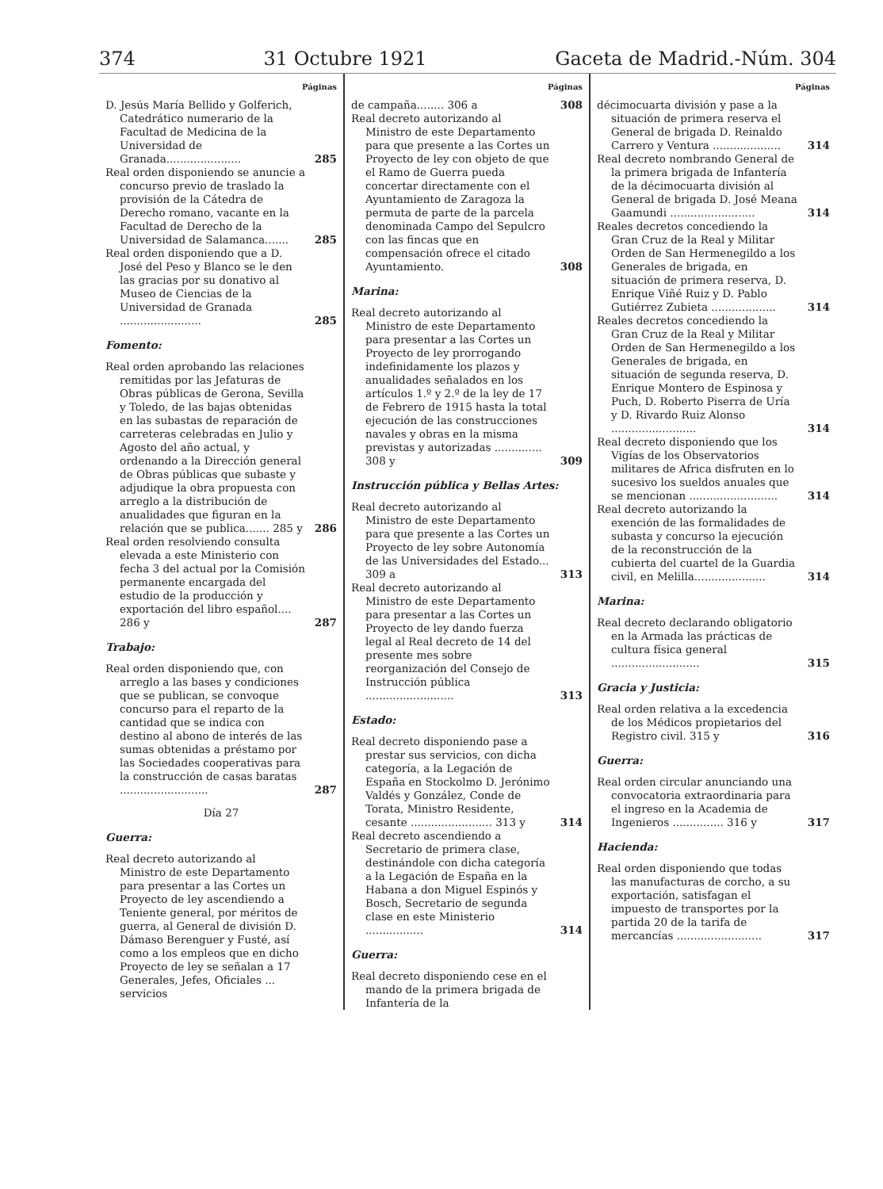374 31 Octubre 1921 Gaceta de Madrid.-Núm. 304
Páginas
D. Jesús María Bellido y Golferich, Catedrático numerario de la Facultad de Medicina de la Universidad de Granada......................
285
Real orden disponiendo se anuncie a concurso previo de traslado la provisión de la Cátedra de Derecho romano, vacante en la Facultad de Derecho de la Universidad de Salamanca.......
285
Real orden disponiendo que a D. José del Peso y Blanco se le den las gracias por su donativo al Museo de Ciencias de la Universidad de Granada ........................
285
Fomento:
Real orden aprobando las relaciones remitidas por las Jefaturas de Obras públicas de Gerona, Sevilla y Toledo, de las bajas obtenidas en las subastas de reparación de carreteras celebradas en Julio y Agosto del año actual, y ordenando a la Dirección general de Obras públicas que subaste y adjudique la obra propuesta con arreglo a la distribución de anualidades que figuran en la relación que se publica....... 285 y
286
Real orden resolviendo consulta elevada a este Ministerio con fecha 3 del actual por la Comisión permanente encargada del estudio de la producción y exportación del libro español.... 286 y
287
Trabajo:
Real orden disponiendo que, con arreglo a las bases y condiciones que se publican, se convoque concurso para el reparto de la cantidad que se indica con destino al abono de interés de las sumas obtenidas a préstamo por las Sociedades cooperativas para la construcción de casas baratas ..........................
287
Día 27
Guerra:
Real decreto autorizando al Ministro de este Departamento para presentar a las Cortes un Proyecto de ley ascendiendo a Teniente general, por méritos de guerra, al General de división D. Dámaso Berenguer y Fusté, así como a los empleos que en dicho Proyecto de ley se señalan a 17 Generales, Jefes, Oficiales ... servicios
Páginas
de campaña........ 306 a 308
Real decreto autorizando al Ministro de este Departamento para que presente a las Cortes un Proyecto de ley con objeto de que el Ramo de Guerra pueda concertar directamente con el Ayuntamiento de Zaragoza la permuta de parte de la parcela denominada Campo del Sepulcro con las fincas que en compensación ofrece el citado Ayuntamiento.
308
Marina:
Real decreto autorizando al Ministro de este Departamento para presentar a las Cortes un Proyecto de ley prorrogando indefinidamente los plazos y anualidades señalados en los artículos 1.º y 2.º de la ley de 17 de Febrero de 1915 hasta la total ejecución de las construcciones navales y obras en la misma previstas y autorizadas .............. 308 y
309
Instrucción pública y Bellas Artes:
Real decreto autorizando al Ministro de este Departamento para que presente a las Cortes un Proyecto de ley sobre Autonomía de las Universidades del Estado... 309 a
313
Real decreto autorizando al Ministro de este Departamento para presentar a las Cortes un Proyecto de ley dando fuerza legal al Real decreto de 14 del presente mes sobre reorganización del Consejo de Instrucción pública ..........................
313
Estado:
Real decreto disponiendo pase a prestar sus servicios, con dicha categoría, a la Legación de España en Stockolmo D. Jerónimo Valdés y González, Conde de Torata, Ministro Residente, cesante ........................ 313 y
314
Real decreto ascendiendo a Secretario de primera clase, destinándole con dicha categoría a la Legación de España en la Habana a don Miguel Espinós y Bosch, Secretario de segunda clase en este Ministerio .................
314
Guerra:
Real decreto disponiendo cese en el mando de la primera brigada de Infantería de la
Páginas
décimocuarta división y pase a la situación de primera reserva el General de brigada D. Reinaldo Carrero y Ventura ....................
314
Real decreto nombrando General de la primera brigada de Infantería de la décimocuarta división al General de brigada D. José Meana Gaamundi .........................
314
Reales decretos concediendo la Gran Cruz de la Real y Militar Orden de San Hermenegildo a los Generales de brigada, en situación de primera reserva, D. Enrique Viñé Ruiz y D. Pablo Gutiérrez Zubieta ...................
314
Reales decretos concediendo la Gran Cruz de la Real y Militar Orden de San Hermenegildo a los Generales de brigada, en situación de segunda reserva, D. Enrique Montero de Espinosa y Puch, D. Roberto Piserra de Uría y D. Rivardo Ruiz Alonso .........................
314
Real decreto disponiendo que los Vigías de los Observatorios militares de Africa disfruten en lo sucesivo los sueldos anuales que se mencionan ..........................
314
Real decreto autorizando la exención de las formalidades de subasta y concurso la ejecución de la reconstrucción de la cubierta del cuartel de la Guardia civil, en Melilla.....................
314
Marina:
Real decreto declarando obligatorio en la Armada las prácticas de cultura física general ..........................
315
Gracia y Justicia:
Real orden relativa a la excedencia de los Médicos propietarios del Registro civil. 315 y
316
Guerra:
Real orden circular anunciando una convocatoria extraordinaria para el ingreso en la Academia de Ingenieros ............... 316 y
317
Hacienda:
Real orden disponiendo que todas las manufacturas de corcho, a su exportación, satisfagan el impuesto de transportes por la partida 20 de la tarifa de mercancías .........................
317